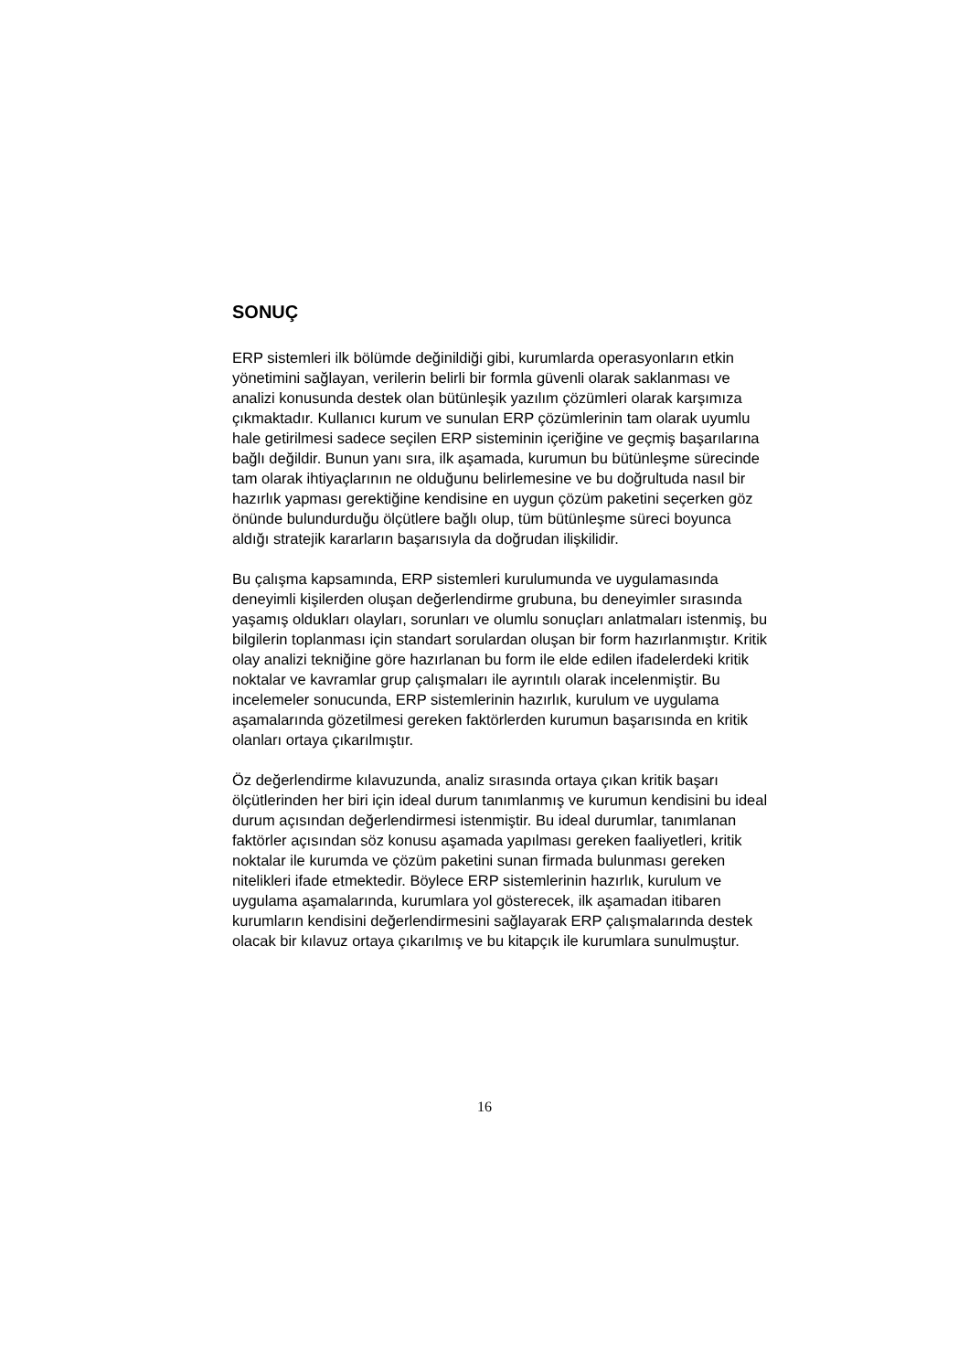SONUÇ
ERP sistemleri ilk bölümde değinildiği gibi, kurumlarda operasyonların etkin yönetimini sağlayan, verilerin belirli bir formla güvenli olarak saklanması ve analizi konusunda destek olan bütünleşik yazılım çözümleri olarak karşımıza çıkmaktadır. Kullanıcı kurum ve sunulan ERP çözümlerinin tam olarak uyumlu hale getirilmesi sadece seçilen ERP sisteminin içeriğine ve geçmiş başarılarına bağlı değildir. Bunun yanı sıra, ilk aşamada, kurumun bu bütünleşme sürecinde tam olarak ihtiyaçlarının ne olduğunu belirlemesine ve bu doğrultuda nasıl bir hazırlık yapması gerektiğine kendisine en uygun çözüm paketini seçerken göz önünde bulundurduğu ölçütlere bağlı olup, tüm bütünleşme süreci boyunca aldığı stratejik kararların başarısıyla da doğrudan ilişkilidir.
Bu çalışma kapsamında, ERP sistemleri kurulumunda ve uygulamasında deneyimli kişilerden oluşan değerlendirme grubuna, bu deneyimler sırasında yaşamış oldukları olayları, sorunları ve olumlu sonuçları anlatmaları istenmiş, bu bilgilerin toplanması için standart sorulardan oluşan bir form hazırlanmıştır. Kritik olay analizi tekniğine göre hazırlanan bu form ile elde edilen ifadelerdeki kritik noktalar ve kavramlar grup çalışmaları ile ayrıntılı olarak incelenmiştir. Bu incelemeler sonucunda, ERP sistemlerinin hazırlık, kurulum ve uygulama aşamalarında gözetilmesi gereken faktörlerden kurumun başarısında en kritik olanları ortaya çıkarılmıştır.
Öz değerlendirme kılavuzunda, analiz sırasında ortaya çıkan kritik başarı ölçütlerinden her biri için ideal durum tanımlanmış ve kurumun kendisini bu ideal durum açısından değerlendirmesi istenmiştir. Bu ideal durumlar, tanımlanan faktörler açısından söz konusu aşamada yapılması gereken faaliyetleri, kritik noktalar ile kurumda ve çözüm paketini sunan firmada bulunması gereken nitelikleri ifade etmektedir. Böylece ERP sistemlerinin hazırlık, kurulum ve uygulama aşamalarında, kurumlara yol gösterecek, ilk aşamadan itibaren kurumların kendisini değerlendirmesini sağlayarak ERP çalışmalarında destek olacak bir kılavuz ortaya çıkarılmış ve bu kitapçık ile kurumlara sunulmuştur.
16